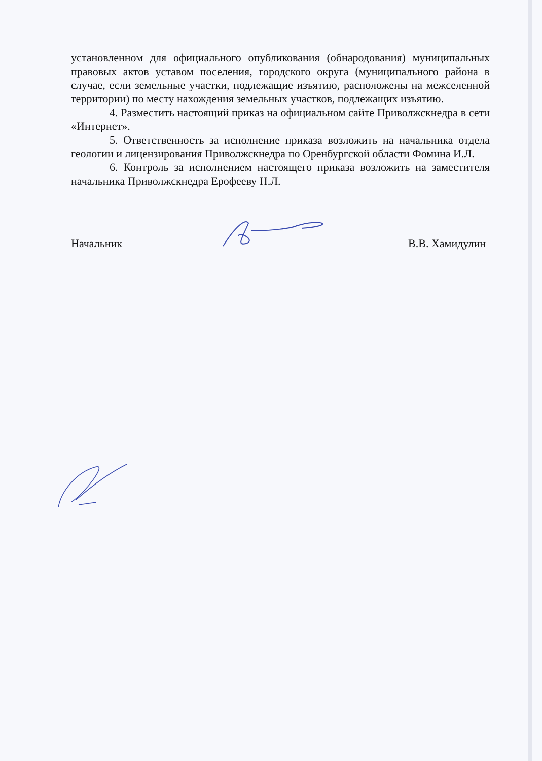установленном для официального опубликования (обнародования) муниципальных правовых актов уставом поселения, городского округа (муниципального района в случае, если земельные участки, подлежащие изъятию, расположены на межселенной территории) по месту нахождения земельных участков, подлежащих изъятию.
4. Разместить настоящий приказ на официальном сайте Приволжскнедра в сети «Интернет».
5. Ответственность за исполнение приказа возложить на начальника отдела геологии и лицензирования Приволжскнедра по Оренбургской области Фомина И.Л.
6. Контроль за исполнением настоящего приказа возложить на заместителя начальника Приволжскнедра Ерофееву Н.Л.
Начальник В.В. Хамидулин